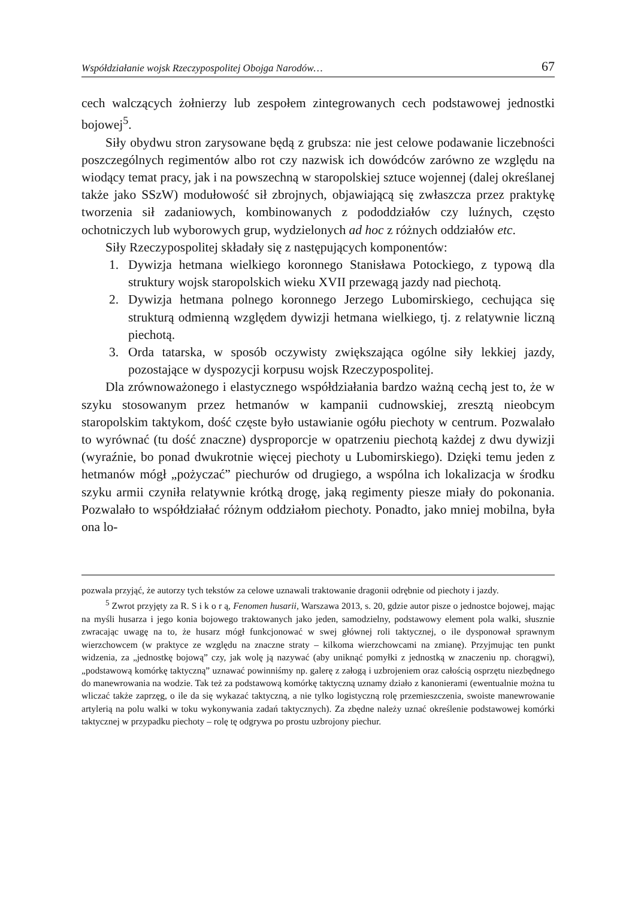Współdziałanie wojsk Rzeczypospolitej Obojga Narodów… 67
cech walczących żołnierzy lub zespołem zintegrowanych cech podstawowej jednostki bojowej<sup>5</sup>.
Siły obydwu stron zarysowane będą z grubsza: nie jest celowe podawanie liczebności poszczególnych regimentów albo rot czy nazwisk ich dowódców zarówno ze względu na wiodący temat pracy, jak i na powszechną w staropolskiej sztuce wojennej (dalej określanej także jako SSzW) modułowość sił zbrojnych, objawiającą się zwłaszcza przez praktykę tworzenia sił zadaniowych, kombinowanych z pododdziałów czy luźnych, często ochotniczych lub wyborowych grup, wydzielonych ad hoc z różnych oddziałów etc.
Siły Rzeczypospolitej składały się z następujących komponentów:
1. Dywizja hetmana wielkiego koronnego Stanisława Potockiego, z typową dla struktury wojsk staropolskich wieku XVII przewagą jazdy nad piechotą.
2. Dywizja hetmana polnego koronnego Jerzego Lubomirskiego, cechująca się strukturą odmienną względem dywizji hetmana wielkiego, tj. z relatywnie liczną piechotą.
3. Orda tatarska, w sposób oczywisty zwiększająca ogólne siły lekkiej jazdy, pozostające w dyspozycji korpusu wojsk Rzeczypospolitej.
Dla zrównoważonego i elastycznego współdziałania bardzo ważną cechą jest to, że w szyku stosowanym przez hetmanów w kampanii cudnowskiej, zresztą nieobcym staropolskim taktykom, dość częste było ustawianie ogółu piechoty w centrum. Pozwalało to wyrównać (tu dość znaczne) dysproporcje w opatrzeniu piechotą każdej z dwu dywizji (wyraźnie, bo ponad dwukrotnie więcej piechoty u Lubomirskiego). Dzięki temu jeden z hetmanów mógł „pożyczać” piechurów od drugiego, a wspólna ich lokalizacja w środku szyku armii czyniła relatywnie krótką drogę, jaką regimenty piesze miały do pokonania. Pozwalało to współdziałać różnym oddziałom piechoty. Ponadto, jako mniej mobilna, była ona lo-
pozwala przyjąć, że autorzy tych tekstów za celowe uznawali traktowanie dragonii odrębnie od piechoty i jazdy.
<sup>5</sup> Zwrot przyjęty za R. S i k o r ą, Fenomen husarii, Warszawa 2013, s. 20, gdzie autor pisze o jednostce bojowej, mając na myśli husarza i jego konia bojowego traktowanych jako jeden, samodzielny, podstawowy element pola walki, słusznie zwracając uwagę na to, że husarz mógł funkcjonować w swej głównej roli taktycznej, o ile dysponował sprawnym wierzchowcem (w praktyce ze względu na znaczne straty – kilkoma wierzchowcami na zmianę). Przyjmując ten punkt widzenia, za „jednostkę bojową” czy, jak wolę ją nazywać (aby uniknąć pomyłki z jednostką w znaczeniu np. chorągwi), „podstawową komórkę taktyczną” uznawać powinniśmy np. galerę z załogą i uzbrojeniem oraz całością osprzętu niezbędnego do manewrowania na wodzie. Tak też za podstawową komórkę taktyczną uznamy działo z kanonierami (ewentualnie można tu wliczać także zaprzęg, o ile da się wykazać taktyczną, a nie tylko logistyczną rolę przemieszczenia, swoiste manewrowanie artylerią na polu walki w toku wykonywania zadań taktycznych). Za zbędne należy uznać określenie podstawowej komórki taktycznej w przypadku piechoty – rolę tę odgrywa po prostu uzbrojony piechur.